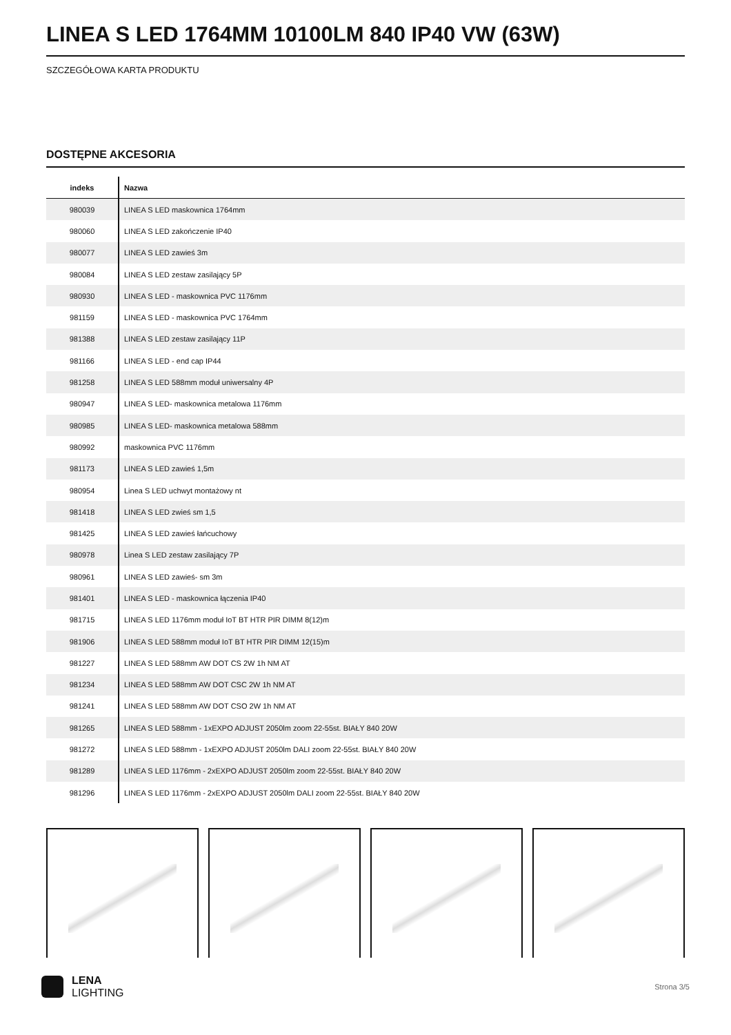LINEA S LED 1764MM 10100LM 840 IP40 VW (63W)
SZCZEGÓŁOWA KARTA PRODUKTU
DOSTĘPNE AKCESORIA
| indeks | Nazwa |
| --- | --- |
| 980039 | LINEA S LED maskownica 1764mm |
| 980060 | LINEA S LED zakończenie IP40 |
| 980077 | LINEA S LED zawieś 3m |
| 980084 | LINEA S LED zestaw zasilający 5P |
| 980930 | LINEA S LED - maskownica PVC 1176mm |
| 981159 | LINEA S LED - maskownica PVC 1764mm |
| 981388 | LINEA S LED zestaw zasilający 11P |
| 981166 | LINEA S LED - end cap IP44 |
| 981258 | LINEA S LED 588mm moduł uniwersalny 4P |
| 980947 | LINEA S LED- maskownica metalowa 1176mm |
| 980985 | LINEA S LED- maskownica metalowa 588mm |
| 980992 | maskownica PVC 1176mm |
| 981173 | LINEA S LED zawieś 1,5m |
| 980954 | Linea S LED uchwyt montażowy nt |
| 981418 | LINEA S LED zwieś sm 1,5 |
| 981425 | LINEA S LED zawieś łańcuchowy |
| 980978 | Linea S LED zestaw zasilający 7P |
| 980961 | LINEA S LED zawieś- sm 3m |
| 981401 | LINEA S LED - maskownica łączenia IP40 |
| 981715 | LINEA S LED 1176mm moduł IoT BT HTR PIR DIMM 8(12)m |
| 981906 | LINEA S LED 588mm moduł IoT BT HTR PIR DIMM 12(15)m |
| 981227 | LINEA S LED 588mm AW DOT CS 2W 1h NM AT |
| 981234 | LINEA S LED 588mm AW DOT CSC 2W 1h NM AT |
| 981241 | LINEA S LED 588mm AW DOT CSO 2W 1h NM AT |
| 981265 | LINEA S LED 588mm - 1xEXPO ADJUST 2050lm zoom 22-55st. BIAŁY 840 20W |
| 981272 | LINEA S LED 588mm - 1xEXPO ADJUST 2050lm DALI zoom 22-55st. BIAŁY 840 20W |
| 981289 | LINEA S LED 1176mm - 2xEXPO ADJUST 2050lm zoom 22-55st. BIAŁY 840 20W |
| 981296 | LINEA S LED 1176mm - 2xEXPO ADJUST 2050lm DALI zoom 22-55st. BIAŁY 840 20W |
LENA
LIGHTING
Strona 3/5